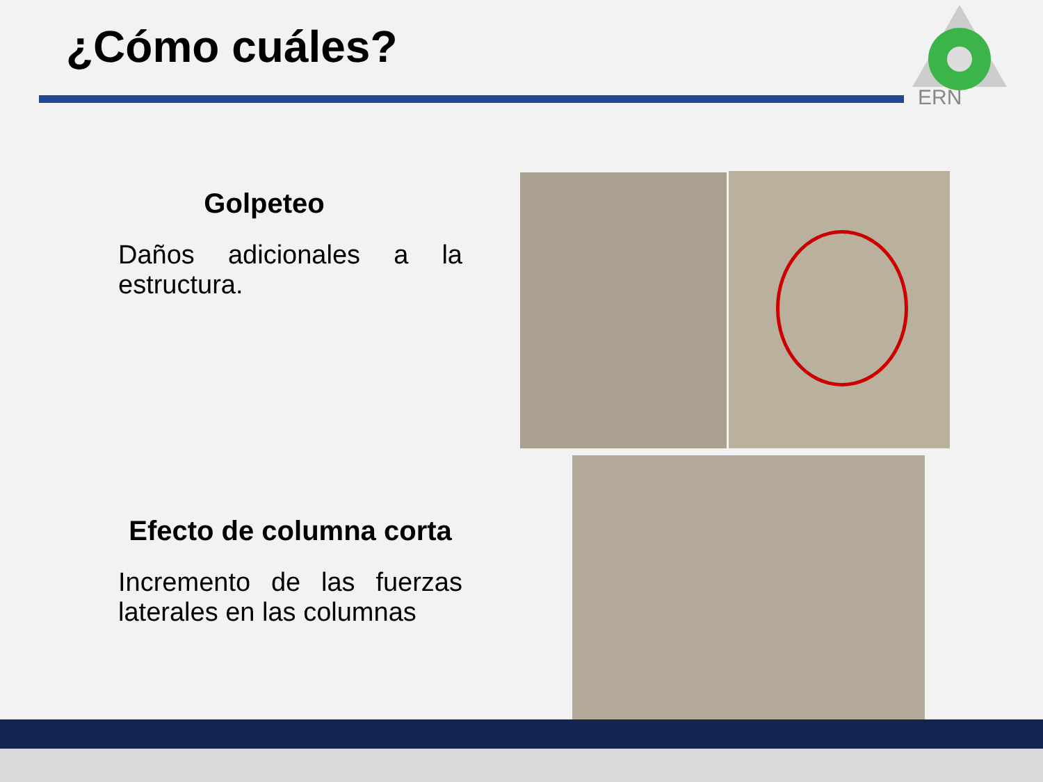¿Cómo cuáles?
ERN
Golpeteo
Daños adicionales a la estructura.
Efecto de columna corta
Incremento de las fuerzas laterales en las columnas